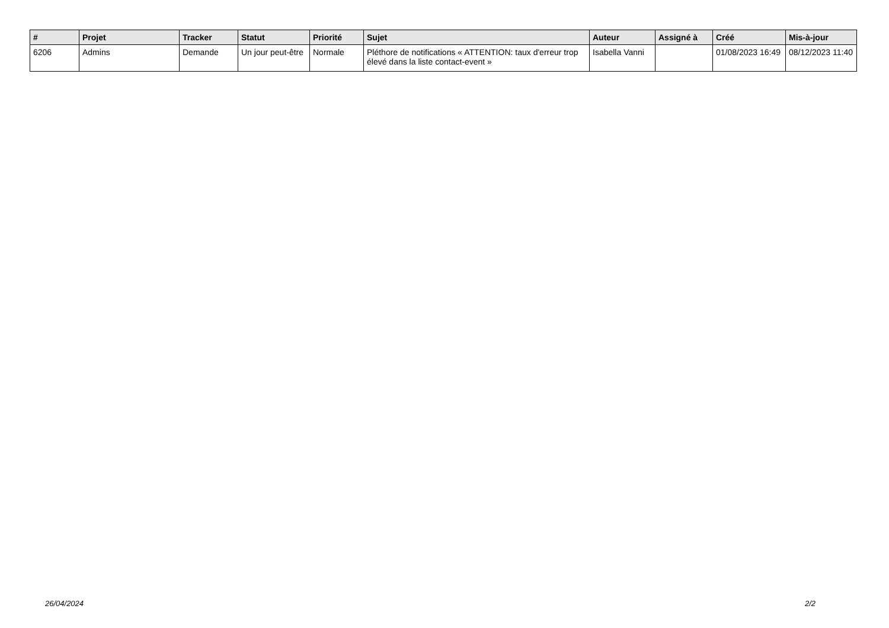| # | Projet | Tracker | Statut | Priorité | Sujet | Auteur | Assigné à | Créé | Mis-à-jour |
| --- | --- | --- | --- | --- | --- | --- | --- | --- | --- |
| 6206 | Admins | Demande | Un jour peut-être | Normale | Pléthore de notifications « ATTENTION: taux d'erreur trop élevé dans la liste contact-event » | Isabella Vanni | | 01/08/2023 16:49 | 08/12/2023 11:40 |
26/04/2024 2/2